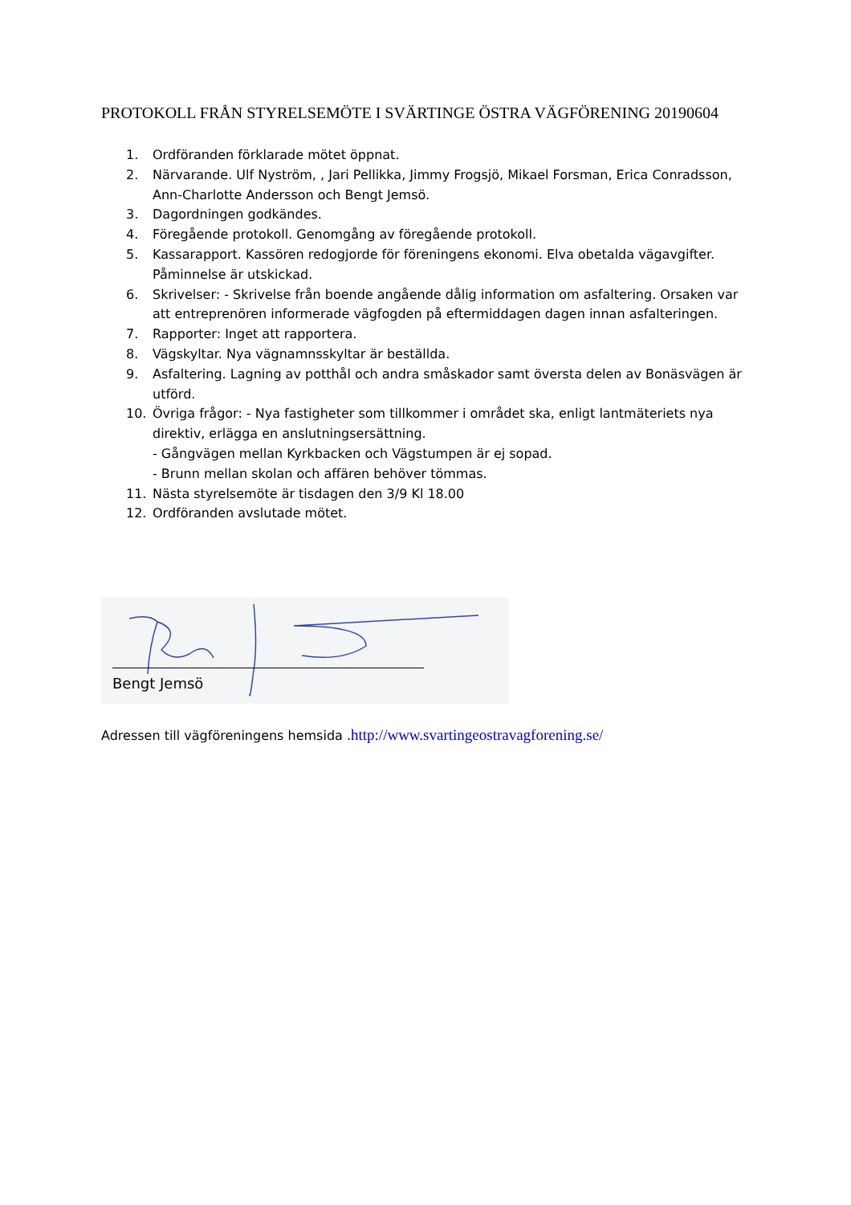PROTOKOLL FRÅN STYRELSEMÖTE I SVÄRTINGE ÖSTRA VÄGFÖRENING 20190604
1. Ordföranden förklarade mötet öppnat.
2. Närvarande. Ulf Nyström, , Jari Pellikka, Jimmy Frogsjö, Mikael Forsman, Erica Conradsson, Ann-Charlotte Andersson och Bengt Jemsö.
3. Dagordningen godkändes.
4. Föregående protokoll. Genomgång av föregående protokoll.
5. Kassarapport. Kassören redogjorde för föreningens ekonomi. Elva obetalda vägavgifter. Påminnelse är utskickad.
6. Skrivelser: - Skrivelse från boende angående dålig information om asfaltering. Orsaken var att entreprenören informerade vägfogden på eftermiddagen dagen innan asfalteringen.
7. Rapporter: Inget att rapportera.
8. Vägskyltar. Nya vägnamnsskyltar är beställda.
9. Asfaltering. Lagning av potthål och andra småskador samt översta delen av Bonäsvägen är utförd.
10. Övriga frågor: - Nya fastigheter som tillkommer i området ska, enligt lantmäteriets nya direktiv, erlägga en anslutningsersättning.
- Gångvägen mellan Kyrkbacken och Vägstumpen är ej sopad.
- Brunn mellan skolan och affären behöver tömmas.
11. Nästa styrelsemöte är tisdagen den 3/9 Kl 18.00
12. Ordföranden avslutade mötet.
Bengt Jemsö
Adressen till vägföreningens hemsida .http://www.svartingeostravagforening.se/